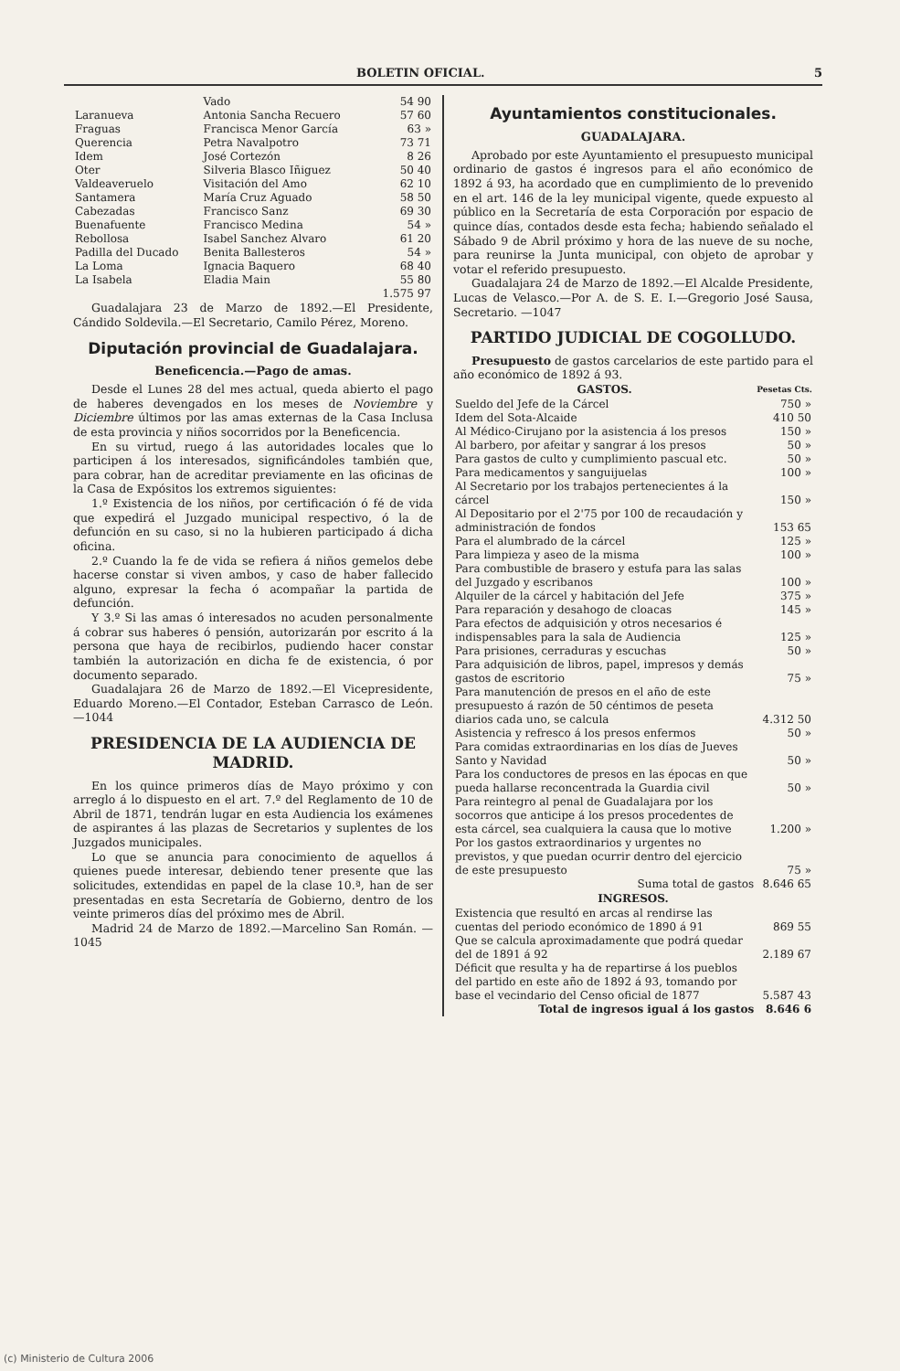BOLETIN OFICIAL. 5
| | Vado | 54 90 |
| Laranueva | Antonia Sancha Recuero | 57 60 |
| Fraguas | Francisca Menor García | 63 » |
| Querencia | Petra Navalpotro | 73 71 |
| Idem | José Cortezón | 8 26 |
| Oter | Silveria Blasco Iñiguez | 50 40 |
| Valdeaveruelo | Visitación del Amo | 62 10 |
| Santamera | María Cruz Aguado | 58 50 |
| Cabezadas | Francisco Sanz | 69 30 |
| Buenafuente | Francisco Medina | 54 » |
| Rebollosa | Isabel Sanchez Alvaro | 61 20 |
| Padilla del Ducado | Benita Ballesteros | 54 » |
| La Loma | Ignacia Baquero | 68 40 |
| La Isabela | Eladia Main | 55 80 |
| | | 1.575 97 |
Guadalajara 23 de Marzo de 1892.—El Presidente, Cándido Soldevila.—El Secretario, Camilo Pérez, Moreno.
Diputación provincial de Guadalajara.
Beneficencia.—Pago de amas.
Desde el Lunes 28 del mes actual, queda abierto el pago de haberes devengados en los meses de Noviembre y Diciembre últimos por las amas externas de la Casa Inclusa de esta provincia y niños socorridos por la Beneficencia.
En su virtud, ruego á las autoridades locales que lo participen á los interesados, significándoles también que, para cobrar, han de acreditar previamente en las oficinas de la Casa de Expósitos los extremos siguientes:
1.º Existencia de los niños, por certificación ó fé de vida que expedirá el Juzgado municipal respectivo, ó la de defunción en su caso, si no la hubieren participado á dicha oficina.
2.º Cuando la fe de vida se refiera á niños gemelos debe hacerse constar si viven ambos, y caso de haber fallecido alguno, expresar la fecha ó acompañar la partida de defunción.
Y 3.º Si las amas ó interesados no acuden personalmente á cobrar sus haberes ó pensión, autorizarán por escrito á la persona que haya de recibirlos, pudiendo hacer constar también la autorización en dicha fe de existencia, ó por documento separado.
Guadalajara 26 de Marzo de 1892.—El Vicepresidente, Eduardo Moreno.—El Contador, Esteban Carrasco de León. —1044
PRESIDENCIA DE LA AUDIENCIA DE MADRID.
En los quince primeros días de Mayo próximo y con arreglo á lo dispuesto en el art. 7.º del Reglamento de 10 de Abril de 1871, tendrán lugar en esta Audiencia los exámenes de aspirantes á las plazas de Secretarios y suplentes de los Juzgados municipales.
Lo que se anuncia para conocimiento de aquellos á quienes puede interesar, debiendo tener presente que las solicitudes, extendidas en papel de la clase 10.ª, han de ser presentadas en esta Secretaría de Gobierno, dentro de los veinte primeros días del próximo mes de Abril.
Madrid 24 de Marzo de 1892.—Marcelino San Román. —1045
Ayuntamientos constitucionales.
GUADALAJARA.
Aprobado por este Ayuntamiento el presupuesto municipal ordinario de gastos é ingresos para el año económico de 1892 á 93, ha acordado que en cumplimiento de lo prevenido en el art. 146 de la ley municipal vigente, quede expuesto al público en la Secretaría de esta Corporación por espacio de quince días, contados desde esta fecha; habiendo señalado el Sábado 9 de Abril próximo y hora de las nueve de su noche, para reunirse la Junta municipal, con objeto de aprobar y votar el referido presupuesto.
Guadalajara 24 de Marzo de 1892.—El Alcalde Presidente, Lucas de Velasco.—Por A. de S. E. I.—Gregorio José Sausa, Secretario. —1047
PARTIDO JUDICIAL DE COGOLLUDO.
Presupuesto de gastos carcelarios de este partido para el año económico de 1892 á 93.
| GASTOS. | Pesetas Cts. |
| --- | --- |
| Sueldo del Jefe de la Cárcel | 750 » |
| Idem del Sota-Alcaide | 410 50 |
| Al Médico-Cirujano por la asistencia á los presos | 150 » |
| Al barbero, por afeitar y sangrar á los presos | 50 » |
| Para gastos de culto y cumplimiento pascual etc. | 50 » |
| Para medicamentos y sanguijuelas | 100 » |
| Al Secretario por los trabajos pertenecientes á la cárcel | 150 » |
| Al Depositario por el 2'75 por 100 de recaudación y administración de fondos | 153 65 |
| Para el alumbrado de la cárcel | 125 » |
| Para limpieza y aseo de la misma | 100 » |
| Para combustible de brasero y estufa para las salas del Juzgado y escribanos | 100 » |
| Alquiler de la cárcel y habitación del Jefe | 375 » |
| Para reparación y desahogo de cloacas | 145 » |
| Para efectos de adquisición y otros necesarios é indispensables para la sala de Audiencia | 125 » |
| Para prisiones, cerraduras y escuchas | 50 » |
| Para adquisición de libros, papel, impresos y demás gastos de escritorio | 75 » |
| Para manutención de presos en el año de este presupuesto á razón de 50 céntimos de peseta diarios cada uno, se calcula | 4.312 50 |
| Asistencia y refresco á los presos enfermos | 50 » |
| Para comidas extraordinarias en los días de Jueves Santo y Navidad | 50 » |
| Para los conductores de presos en las épocas en que pueda hallarse reconcentrada la Guardia civil | 50 » |
| Para reintegro al penal de Guadalajara por los socorros que anticipe á los presos procedentes de esta cárcel, sea cualquiera la causa que lo motive | 1.200 » |
| Por los gastos extraordinarios y urgentes no previstos, y que puedan ocurrir dentro del ejercicio de este presupuesto | 75 » |
| Suma total de gastos | 8.646 65 |
| INGRESOS. | |
| Existencia que resultó en arcas al rendirse las cuentas del periodo económico de 1890 á 91 | 869 55 |
| Que se calcula aproximadamente que podrá quedar del de 1891 á 92 | 2.189 67 |
| Déficit que resulta y ha de repartirse á los pueblos del partido en este año de 1892 á 93, tomando por base el vecindario del Censo oficial de 1877 | 5.587 43 |
| Total de ingresos igual á los gastos | 8.646 6 |
(c) Ministerio de Cultura 2006